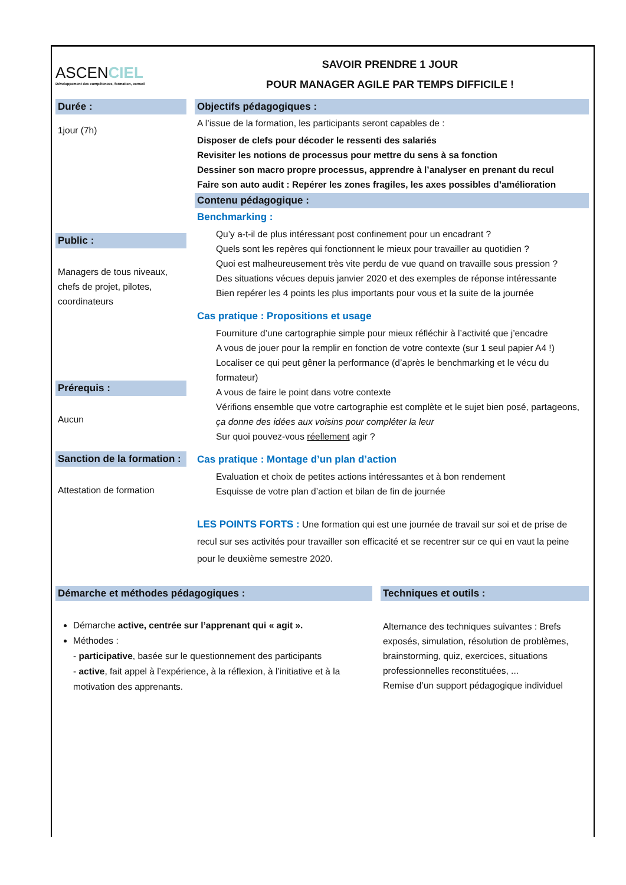ASCENCIEL
Développement des compétences, formation, conseil
SAVOIR PRENDRE 1 JOUR
POUR MANAGER AGILE PAR TEMPS DIFFICILE !
Durée :
1jour (7h)
Public :
Managers de tous niveaux, chefs de projet, pilotes, coordinateurs
Prérequis :
Aucun
Sanction de la formation :
Attestation de formation
Objectifs pédagogiques :
A l’issue de la formation, les participants seront capables de :
Disposer de clefs pour décoder le ressenti des salariés
Revisiter les notions de processus pour mettre du sens à sa fonction
Dessiner son macro propre processus, apprendre à l’analyser en prenant du recul
Faire son auto audit : Repérer les zones fragiles, les axes possibles d’amélioration
Contenu pédagogique :
Benchmarking :
Qu’y a-t-il de plus intéressant post confinement pour un encadrant ?
Quels sont les repères qui fonctionnent le mieux pour travailler au quotidien ?
Quoi est malheureusement très vite perdu de vue quand on travaille sous pression ?
Des situations vécues depuis janvier 2020 et des exemples de réponse intéressante
Bien repérer les 4 points les plus importants pour vous et la suite de la journée
Cas pratique : Propositions et usage
Fourniture d’une cartographie simple pour mieux réfléchir à l’activité que j’encadre
A vous de jouer pour la remplir en fonction de votre contexte (sur 1 seul papier A4 !)
Localiser ce qui peut gêner la performance (d’après le benchmarking et le vécu du formateur)
A vous de faire le point dans votre contexte
Vérifions ensemble que votre cartographie est complète et le sujet bien posé, partageons, ça donne des idées aux voisins pour compléter la leur
Sur quoi pouvez-vous réellement agir ?
Cas pratique : Montage d’un plan d’action
Evaluation et choix de petites actions intéressantes et à bon rendement
Esquisse de votre plan d’action et bilan de fin de journée
LES POINTS FORTS : Une formation qui est une journée de travail sur soi et de prise de recul sur ses activités pour travailler son efficacité et se recentrer sur ce qui en vaut la peine pour le deuxième semestre 2020.
Démarche et méthodes pédagogiques :
Démarche active, centrée sur l’apprenant qui « agit ».
Méthodes :
- participative, basée sur le questionnement des participants
- active, fait appel à l’expérience, à la réflexion, à l’initiative et à la motivation des apprenants.
Techniques et outils :
Alternance des techniques suivantes : Brefs exposés, simulation, résolution de problèmes, brainstorming, quiz, exercices, situations professionnelles reconstituées, ...
Remise d’un support pédagogique individuel